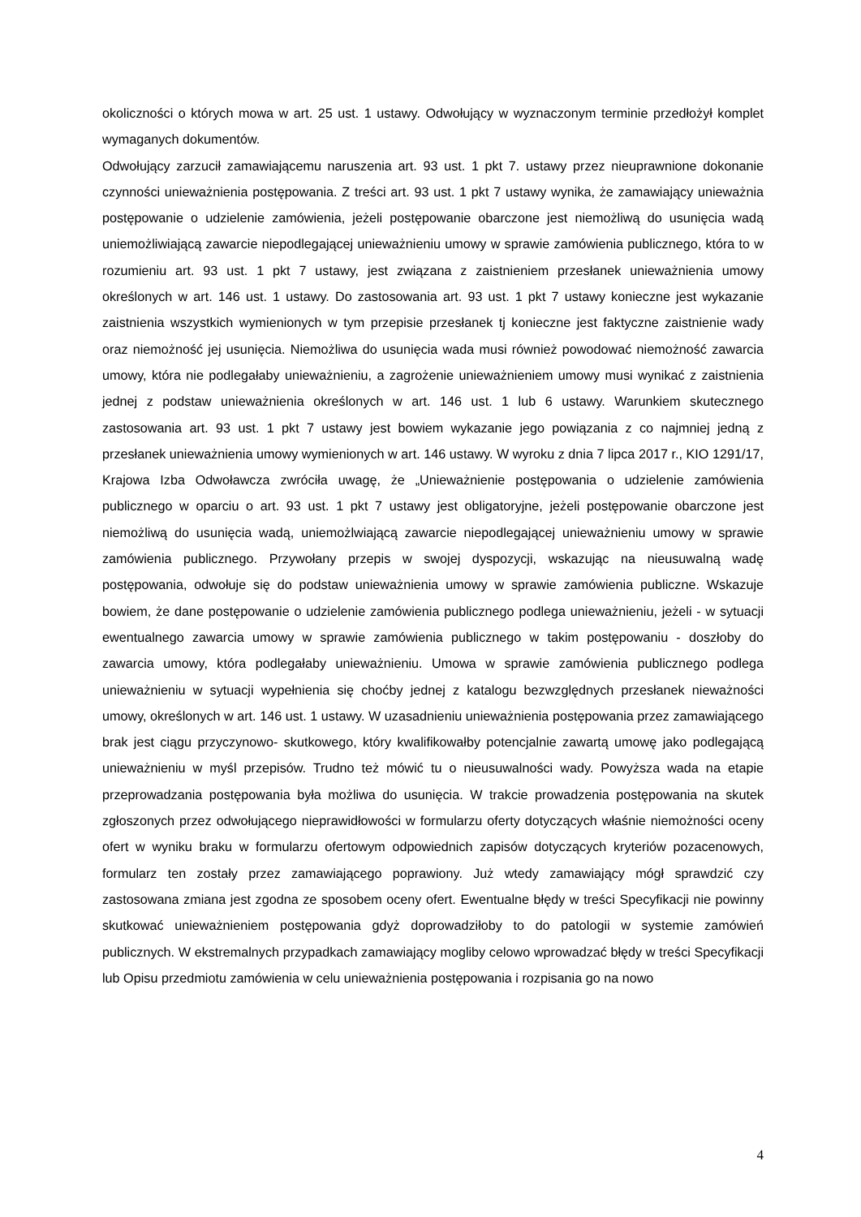okoliczności o których mowa w art. 25 ust. 1 ustawy. Odwołujący w wyznaczonym terminie przedłożył komplet wymaganych dokumentów.
Odwołujący zarzucił zamawiającemu naruszenia art. 93 ust. 1 pkt 7. ustawy przez nieuprawnione dokonanie czynności unieważnienia postępowania. Z treści art. 93 ust. 1 pkt 7 ustawy wynika, że zamawiający unieważnia postępowanie o udzielenie zamówienia, jeżeli postępowanie obarczone jest niemożliwą do usunięcia wadą uniemożliwiającą zawarcie niepodlegającej unieważnieniu umowy w sprawie zamówienia publicznego, która to w rozumieniu art. 93 ust. 1 pkt 7 ustawy, jest związana z zaistnieniem przesłanek unieważnienia umowy określonych w art. 146 ust. 1 ustawy. Do zastosowania art. 93 ust. 1 pkt 7 ustawy konieczne jest wykazanie zaistnienia wszystkich wymienionych w tym przepisie przesłanek tj konieczne jest faktyczne zaistnienie wady oraz niemożność jej usunięcia. Niemożliwa do usunięcia wada musi również powodować niemożność zawarcia umowy, która nie podlegałaby unieważnieniu, a zagrożenie unieważnieniem umowy musi wynikać z zaistnienia jednej z podstaw unieważnienia określonych w art. 146 ust. 1 lub 6 ustawy. Warunkiem skutecznego zastosowania art. 93 ust. 1 pkt 7 ustawy jest bowiem wykazanie jego powiązania z co najmniej jedną z przesłanek unieważnienia umowy wymienionych w art. 146 ustawy. W wyroku z dnia 7 lipca 2017 r., KIO 1291/17, Krajowa Izba Odwoławcza zwróciła uwagę, że „Unieważnienie postępowania o udzielenie zamówienia publicznego w oparciu o art. 93 ust. 1 pkt 7 ustawy jest obligatoryjne, jeżeli postępowanie obarczone jest niemożliwą do usunięcia wadą, uniemożlwiającą zawarcie niepodlegającej unieważnieniu umowy w sprawie zamówienia publicznego. Przywołany przepis w swojej dyspozycji, wskazując na nieusuwalną wadę postępowania, odwołuje się do podstaw unieważnienia umowy w sprawie zamówienia publiczne. Wskazuje bowiem, że dane postępowanie o udzielenie zamówienia publicznego podlega unieważnieniu, jeżeli - w sytuacji ewentualnego zawarcia umowy w sprawie zamówienia publicznego w takim postępowaniu - doszłoby do zawarcia umowy, która podlegałaby unieważnieniu. Umowa w sprawie zamówienia publicznego podlega unieważnieniu w sytuacji wypełnienia się choćby jednej z katalogu bezwzględnych przesłanek nieważności umowy, określonych w art. 146 ust. 1 ustawy. W uzasadnieniu unieważnienia postępowania przez zamawiającego brak jest ciągu przyczynowo- skutkowego, który kwalifikowałby potencjalnie zawartą umowę jako podlegającą unieważnieniu w myśl przepisów. Trudno też mówić tu o nieusuwalności wady. Powyższa wada na etapie przeprowadzania postępowania była możliwa do usunięcia. W trakcie prowadzenia postępowania na skutek zgłoszonych przez odwołującego nieprawidłowości w formularzu oferty dotyczących właśnie niemożności oceny ofert w wyniku braku w formularzu ofertowym odpowiednich zapisów dotyczących kryteriów pozacenowych, formularz ten zostały przez zamawiającego poprawiony. Już wtedy zamawiający mógł sprawdzić czy zastosowana zmiana jest zgodna ze sposobem oceny ofert. Ewentualne błędy w treści Specyfikacji nie powinny skutkować unieważnieniem postępowania gdyż doprowadziłoby to do patologii w systemie zamówień publicznych. W ekstremalnych przypadkach zamawiający mogliby celowo wprowadzać błędy w treści Specyfikacji lub Opisu przedmiotu zamówienia w celu unieważnienia postępowania i rozpisania go na nowo
4